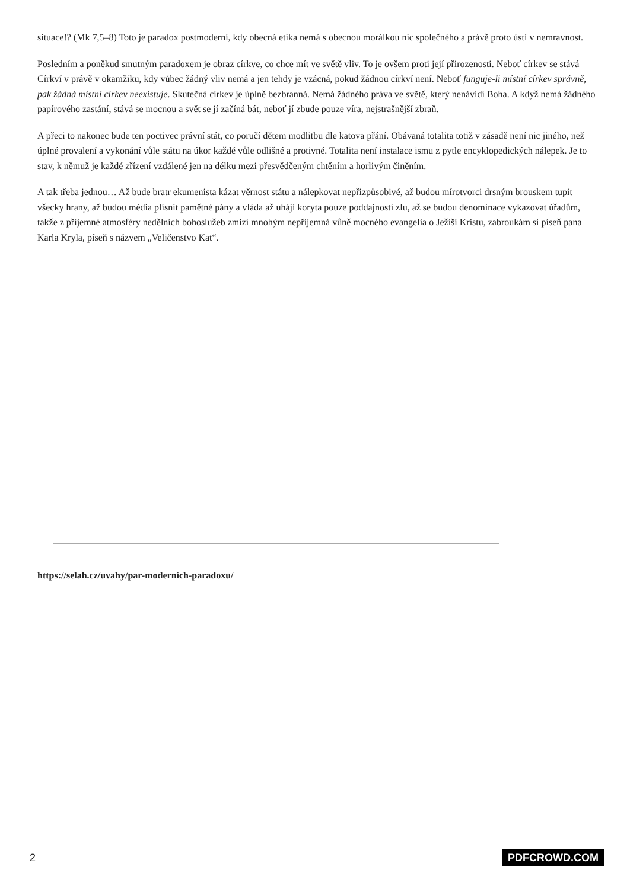situace!? (Mk 7,5–8) Toto je paradox postmoderní, kdy obecná etika nemá s obecnou morálkou nic společného a právě proto ústí v nemravnost.
Posledním a poněkud smutným paradoxem je obraz církve, co chce mít ve světě vliv. To je ovšem proti její přirozenosti. Neboť církev se stává Církví v právě v okamžiku, kdy vůbec žádný vliv nemá a jen tehdy je vzácná, pokud žádnou církví není. Neboť funguje-li místní církev správně, pak žádná místní církev neexistuje. Skutečná církev je úplně bezbranná. Nemá žádného práva ve světě, který nenávidí Boha. A když nemá žádného papírového zastání, stává se mocnou a svět se jí začíná bát, neboť jí zbude pouze víra, nejstrašnější zbraň.
A přeci to nakonec bude ten poctivec právní stát, co poručí dětem modlitbu dle katova přání. Obávaná totalita totiž v zásadě není nic jiného, než úplné provalení a vykonání vůle státu na úkor každé vůle odlišné a protivné. Totalita není instalace ismu z pytle encyklopedických nálepek. Je to stav, k němuž je každé zřízení vzdálené jen na délku mezi přesvědčeným chtěním a horlivým činěním.
A tak třeba jednou… Až bude bratr ekumenista kázat věrnost státu a nálepkovat nepřizpůsobivé, až budou mírotvorci drsným brouskem tupit všecky hrany, až budou média plísnit pamětné pány a vláda až uhájí koryta pouze poddajností zlu, až se budou denominace vykazovat úřadům, takže z příjemné atmosféry nedělních bohoslužeb zmizí mnohým nepříjemná vůně mocného evangelia o Ježíši Kristu, zabroukám si píseň pana Karla Kryla, píseň s názvem „Veličenstvo Kat“.
https://selah.cz/uvahy/par-modernich-paradoxu/
2 PDFCROWD.COM